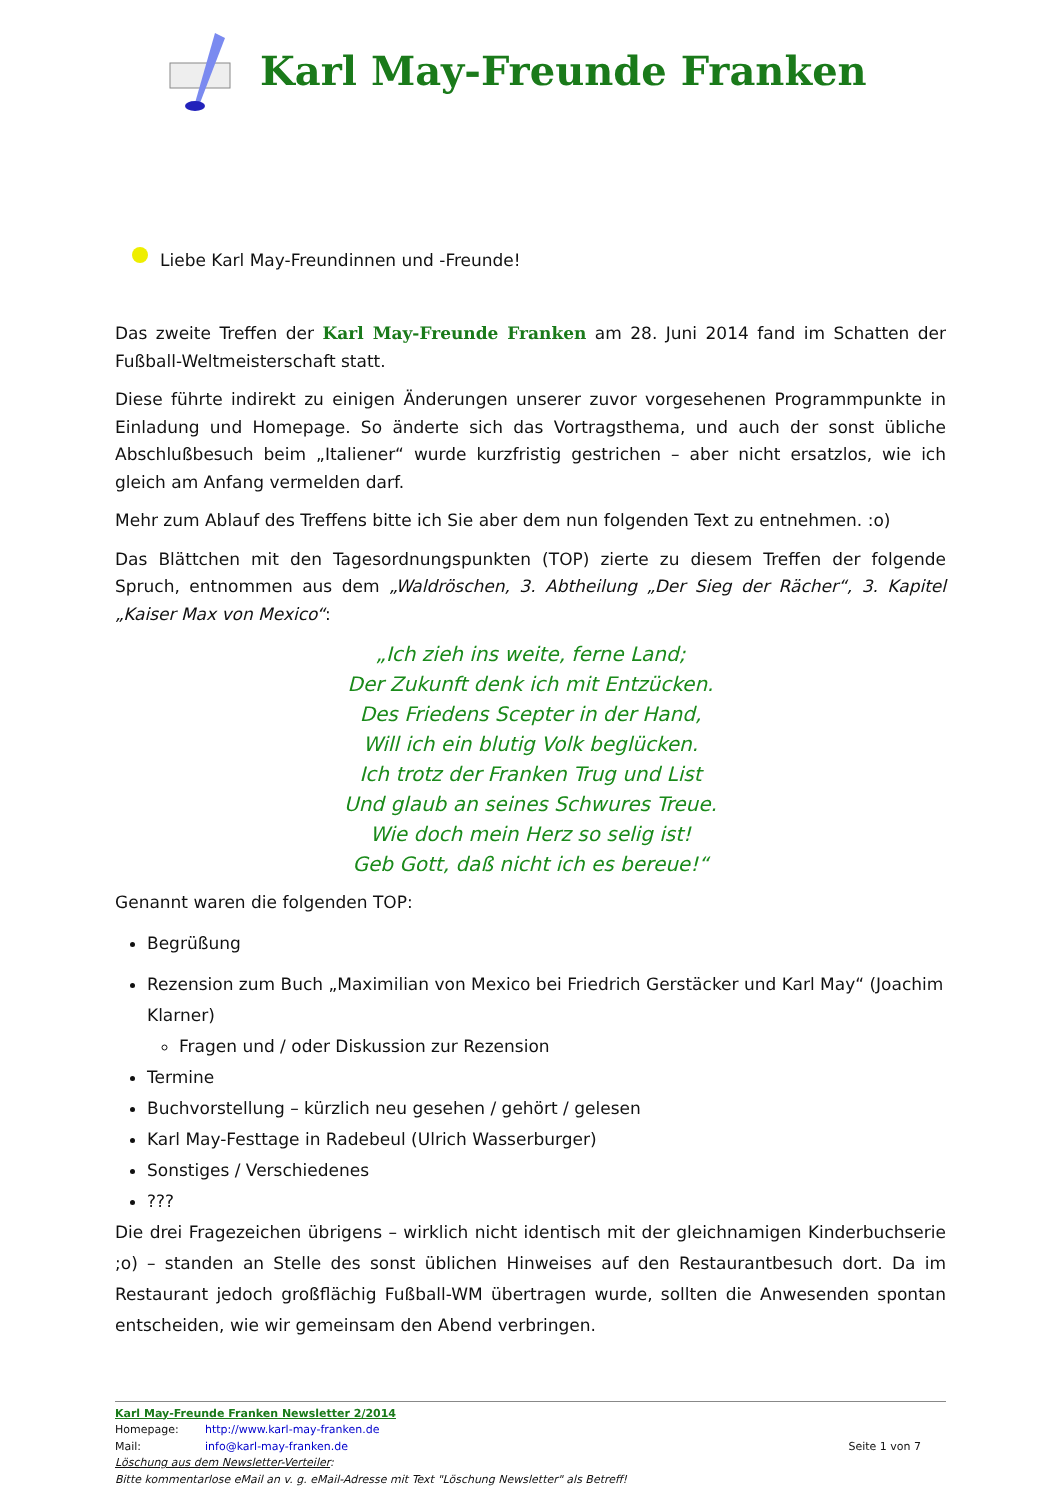Karl May-Freunde Franken
Liebe Karl May-Freundinnen und -Freunde!
Das zweite Treffen der Karl May-Freunde Franken am 28. Juni 2014 fand im Schatten der Fußball-Weltmeisterschaft statt.
Diese führte indirekt zu einigen Änderungen unserer zuvor vorgesehenen Programmpunkte in Einladung und Homepage. So änderte sich das Vortragsthema, und auch der sonst übliche Abschlußbesuch beim „Italiener“ wurde kurzfristig gestrichen – aber nicht ersatzlos, wie ich gleich am Anfang vermelden darf.
Mehr zum Ablauf des Treffens bitte ich Sie aber dem nun folgenden Text zu entnehmen. :o)
Das Blättchen mit den Tagesordnungspunkten (TOP) zierte zu diesem Treffen der folgende Spruch, entnommen aus dem „Waldröschen, 3. Abtheilung „Der Sieg der Rächer“, 3. Kapitel „Kaiser Max von Mexico“:
„Ich zieh ins weite, ferne Land;
Der Zukunft denk ich mit Entzücken.
Des Friedens Scepter in der Hand,
Will ich ein blutig Volk beglücken.
Ich trotz der Franken Trug und List
Und glaub an seines Schwures Treue.
Wie doch mein Herz so selig ist!
Geb Gott, daß nicht ich es bereue!“
Genannt waren die folgenden TOP:
Begrüßung
Rezension zum Buch „Maximilian von Mexico bei Friedrich Gerstäcker und Karl May“ (Joachim Klarner)
Fragen und / oder Diskussion zur Rezension
Termine
Buchvorstellung – kürzlich neu gesehen / gehört / gelesen
Karl May-Festtage in Radebeul (Ulrich Wasserburger)
Sonstiges / Verschiedenes
???
Die drei Fragezeichen übrigens – wirklich nicht identisch mit der gleichnamigen Kinderbuchserie ;o) – standen an Stelle des sonst üblichen Hinweises auf den Restaurantbesuch dort. Da im Restaurant jedoch großflächig Fußball-WM übertragen wurde, sollten die Anwesenden spontan entscheiden, wie wir gemeinsam den Abend verbringen.
Karl May-Freunde Franken Newsletter 2/2014
Homepage: http://www.karl-may-franken.de
Mail: info@karl-may-franken.de Seite 1 von 7
Löschung aus dem Newsletter-Verteiler:
Bitte kommentarlose eMail an v. g. eMail-Adresse mit Text "Löschung Newsletter" als Betreff!